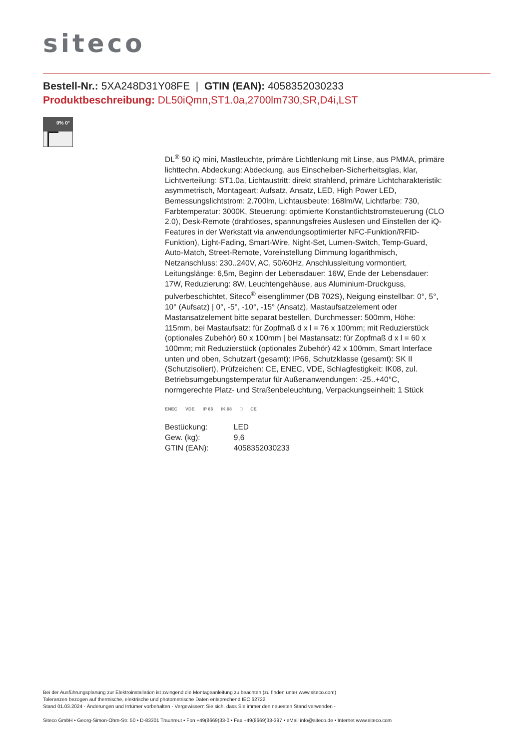siteco
Bestell-Nr.: 5XA248D31Y08FE | GTIN (EAN): 4058352030233
Produktbeschreibung: DL50iQmn,ST1.0a,2700lm730,SR,D4i,LST
0% 0°
DL<sup>®</sup> 50 iQ mini, Mastleuchte, primäre Lichtlenkung mit Linse, aus PMMA, primäre lichttechn. Abdeckung: Abdeckung, aus Einscheiben-Sicherheitsglas, klar, Lichtverteilung: ST1.0a, Lichtaustritt: direkt strahlend, primäre Lichtcharakteristik: asymmetrisch, Montageart: Aufsatz, Ansatz, LED, High Power LED, Bemessungslichtstrom: 2.700lm, Lichtausbeute: 168lm/W, Lichtfarbe: 730, Farbtemperatur: 3000K, Steuerung: optimierte Konstantlichtstromsteuerung (CLO 2.0), Desk-Remote (drahtloses, spannungsfreies Auslesen und Einstellen der iQ-Features in der Werkstatt via anwendungsoptimierter NFC-Funktion/RFID-Funktion), Light-Fading, Smart-Wire, Night-Set, Lumen-Switch, Temp-Guard, Auto-Match, Street-Remote, Voreinstellung Dimmung logarithmisch, Netzanschluss: 230..240V, AC, 50/60Hz, Anschlussleitung vormontiert, Leitungslänge: 6,5m, Beginn der Lebensdauer: 16W, Ende der Lebensdauer: 17W, Reduzierung: 8W, Leuchtengehäuse, aus Aluminium-Druckguss, pulverbeschichtet, Siteco<sup>®</sup> eisenglimmer (DB 702S), Neigung einstellbar: 0°, 5°, 10° (Aufsatz) | 0°, -5°, -10°, -15° (Ansatz), Mastaufsatzelement oder Mastansatzelement bitte separat bestellen, Durchmesser: 500mm, Höhe: 115mm, bei Mastaufsatz: für Zopfmaß d x l = 76 x 100mm; mit Reduzierstück (optionales Zubehör) 60 x 100mm | bei Mastansatz: für Zopfmaß d x l = 60 x 100mm; mit Reduzierstück (optionales Zubehör) 42 x 100mm, Smart Interface unten und oben, Schutzart (gesamt): IP66, Schutzklasse (gesamt): SK II (Schutzisoliert), Prüfzeichen: CE, ENEC, VDE, Schlagfestigkeit: IK08, zul. Betriebsumgebungstemperatur für Außenanwendungen: -25..+40°C, normgerechte Platz- und Straßenbeleuchtung, Verpackungseinheit: 1 Stück
ENEC VDE IP 66 IK 08 □ CE
| Bestückung: | LED |
| Gew. (kg): | 9,6 |
| GTIN (EAN): | 4058352030233 |
Bei der Ausführungsplanung zur Elektroinstallation ist zwingend die Montageanleitung zu beachten (zu finden unter www.siteco.com)
Toleranzen bezogen auf thermische, elektrische und photometrische Daten entsprechend IEC 62722
Stand 01.03.2024 - Änderungen und Irrtümer vorbehalten - Vergewissern Sie sich, dass Sie immer den neuesten Stand verwenden -
Siteco GmbH • Georg-Simon-Ohm-Str. 50 • D-83301 Traunreut • Fon +49(8669)33-0 • Fax +49(8669)33-397 • eMail info@siteco.de • Internet www.siteco.com